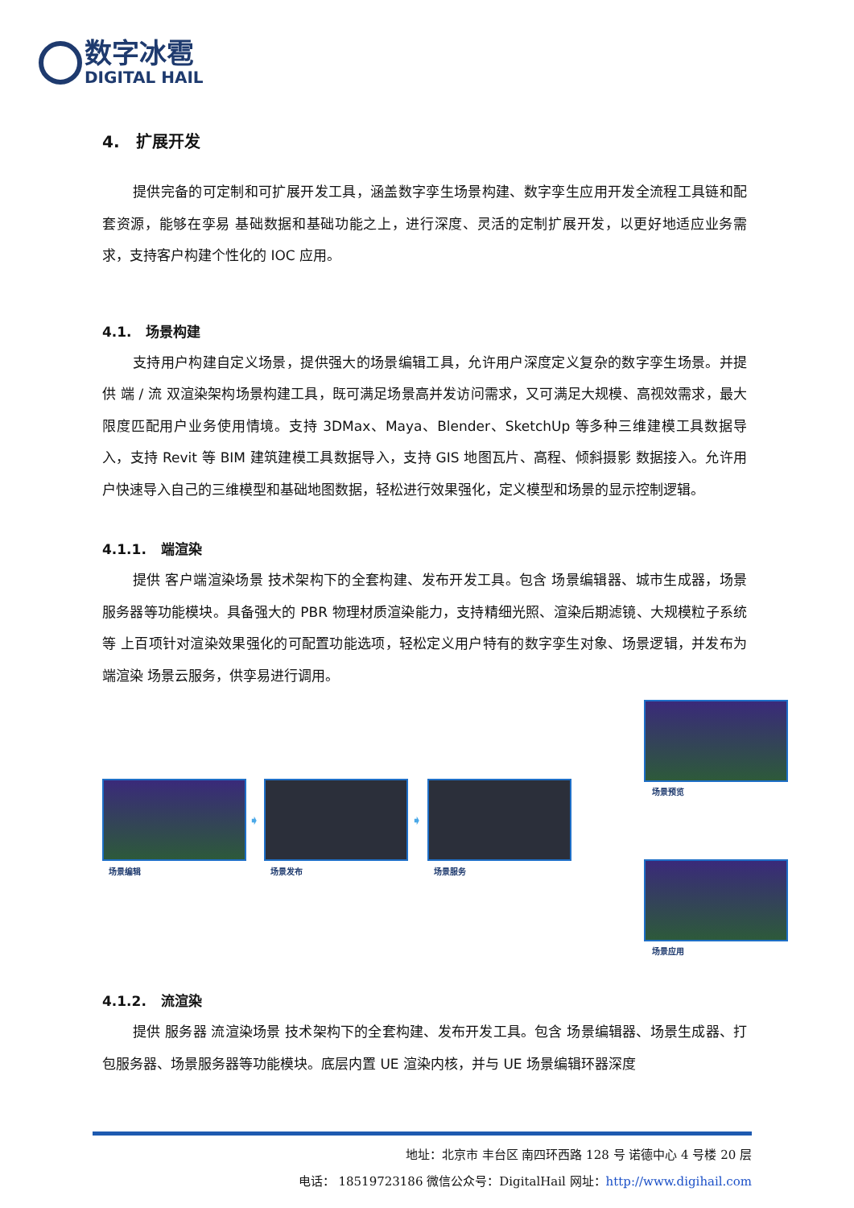数字冰雹
DIGITAL HAIL
4. 扩展开发
提供完备的可定制和可扩展开发工具，涵盖数字孪生场景构建、数字孪生应用开发全流程工具链和配套资源，能够在孪易 基础数据和基础功能之上，进行深度、灵活的定制扩展开发，以更好地适应业务需求，支持客户构建个性化的 IOC 应用。
4.1. 场景构建
支持用户构建自定义场景，提供强大的场景编辑工具，允许用户深度定义复杂的数字孪生场景。并提供 端 / 流 双渲染架构场景构建工具，既可满足场景高并发访问需求，又可满足大规模、高视效需求，最大限度匹配用户业务使用情境。支持 3DMax、Maya、Blender、SketchUp 等多种三维建模工具数据导入，支持 Revit 等 BIM 建筑建模工具数据导入，支持 GIS 地图瓦片、高程、倾斜摄影 数据接入。允许用户快速导入自己的三维模型和基础地图数据，轻松进行效果强化，定义模型和场景的显示控制逻辑。
4.1.1. 端渲染
提供 客户端渲染场景 技术架构下的全套构建、发布开发工具。包含 场景编辑器、城市生成器，场景服务器等功能模块。具备强大的 PBR 物理材质渲染能力，支持精细光照、渲染后期滤镜、大规模粒子系统等 上百项针对渲染效果强化的可配置功能选项，轻松定义用户特有的数字孪生对象、场景逻辑，并发布为 端渲染 场景云服务，供孪易进行调用。
场景预览
场景编辑
➧
场景发布
➧
场景服务
场景应用
4.1.2. 流渲染
提供 服务器 流渲染场景 技术架构下的全套构建、发布开发工具。包含 场景编辑器、场景生成器、打包服务器、场景服务器等功能模块。底层内置 UE 渲染内核，并与 UE 场景编辑环器深度
地址：北京市 丰台区 南四环西路 128 号 诺德中心 4 号楼 20 层
电话： 18519723186 微信公众号：DigitalHail 网址：http://www.digihail.com